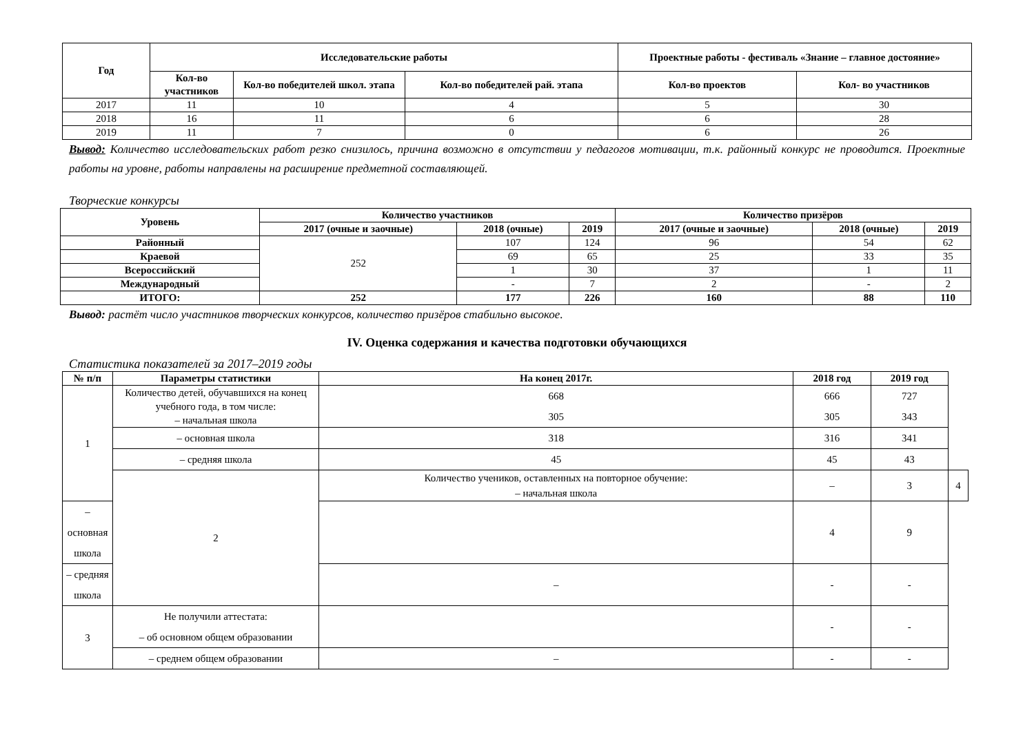| Год | Исследовательские работы | | | Проектные работы - фестиваль «Знание – главное достояние» | |
| --- | --- | --- | --- | --- | --- |
| | Кол-во участников | Кол-во победителей школ. этапа | Кол-во победителей рай. этапа | Кол-во проектов | Кол- во участников |
| 2017 | 11 | 10 | 4 | 5 | 30 |
| 2018 | 16 | 11 | 6 | 6 | 28 |
| 2019 | 11 | 7 | 0 | 6 | 26 |
Вывод: Количество исследовательских работ резко снизилось, причина возможно в отсутствии у педагогов мотивации, т.к. районный конкурс не проводится. Проектные работы на уровне, работы направлены на расширение предметной составляющей.
Творческие конкурсы
| Уровень | Количество участников | | | Количество призёров | | |
| --- | --- | --- | --- | --- | --- | --- |
| | 2017 (очные и заочные) | 2018 (очные) | 2019 | 2017 (очные и заочные) | 2018 (очные) | 2019 |
| Районный | 252 | 107 | 124 | 96 | 54 | 62 |
| Краевой | | 69 | 65 | 25 | 33 | 35 |
| Всероссийский | | 1 | 30 | 37 | 1 | 11 |
| Международный | | - | 7 | 2 | - | 2 |
| ИТОГО: | 252 | 177 | 226 | 160 | 88 | 110 |
Вывод: растёт число участников творческих конкурсов, количество призёров стабильно высокое.
IV. Оценка содержания и качества подготовки обучающихся
Статистика показателей за 2017–2019 годы
| № п/п | Параметры статистики | На конец 2017г. | 2018 год | 2019 год | |
| --- | --- | --- | --- | --- | --- |
| 1 | Количество детей, обучавшихся на конец учебного года, в том числе: – начальная школа | 668 305 | 666 305 | 727 343 | |
| | – основная школа | 318 | 316 | 341 | |
| | – средняя школа | 45 | 45 | 43 | |
| | 2 | Количество учеников, оставленных на повторное обучение: – начальная школа | – | 3 | 4 |
| – основная школа | | | 4 | 9 | |
| – средняя школа | | – | - | - | |
| 3 | Не получили аттестата: – об основном общем образовании | | - | - | |
| | – среднем общем образовании | – | - | - | |